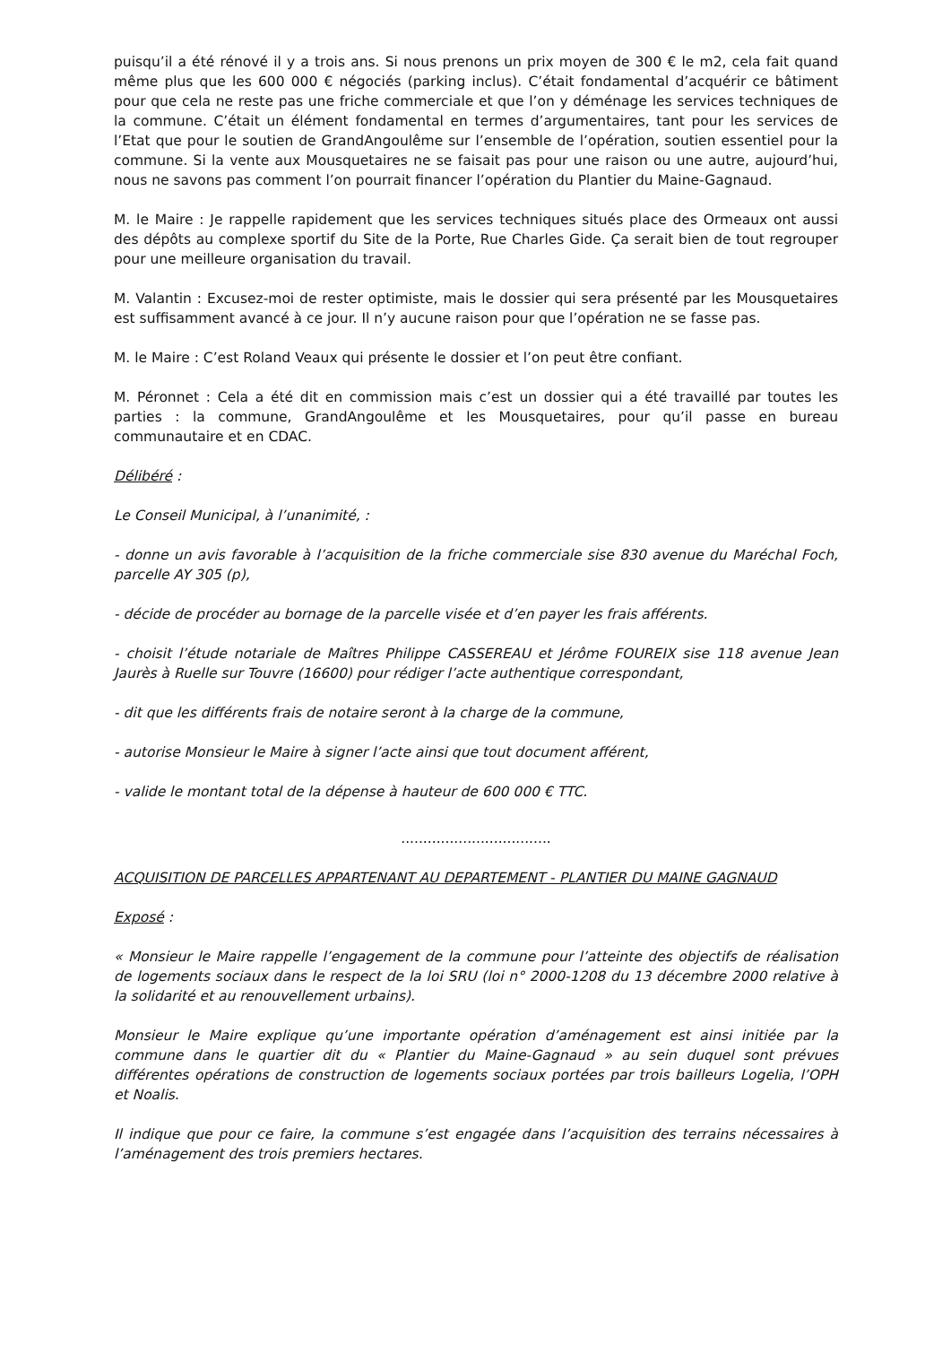puisqu’il a été rénové il y a trois ans. Si nous prenons un prix moyen de 300 € le m2, cela fait quand même plus que les 600 000 € négociés (parking inclus). C’était fondamental d’acquérir ce bâtiment pour que cela ne reste pas une friche commerciale et que l’on y déménage les services techniques de la commune. C’était un élément fondamental en termes d’argumentaires, tant pour les services de l’Etat que pour le soutien de GrandAngoulême sur l’ensemble de l’opération, soutien essentiel pour la commune. Si la vente aux Mousquetaires ne se faisait pas pour une raison ou une autre, aujourd’hui, nous ne savons pas comment l’on pourrait financer l’opération du Plantier du Maine-Gagnaud.
M. le Maire : Je rappelle rapidement que les services techniques situés place des Ormeaux ont aussi des dépôts au complexe sportif du Site de la Porte, Rue Charles Gide. Ça serait bien de tout regrouper pour une meilleure organisation du travail.
M. Valantin : Excusez-moi de rester optimiste, mais le dossier qui sera présenté par les Mousquetaires est suffisamment avancé à ce jour. Il n’y aucune raison pour que l’opération ne se fasse pas.
M. le Maire : C’est Roland Veaux qui présente le dossier et l’on peut être confiant.
M. Péronnet : Cela a été dit en commission mais c’est un dossier qui a été travaillé par toutes les parties : la commune, GrandAngoulême et les Mousquetaires, pour qu’il passe en bureau communautaire et en CDAC.
Délibéré :
Le Conseil Municipal, à l’unanimité, :
- donne un avis favorable à l’acquisition de la friche commerciale sise 830 avenue du Maréchal Foch, parcelle AY 305 (p),
- décide de procéder au bornage de la parcelle visée et d’en payer les frais afférents.
- choisit l’étude notariale de Maîtres Philippe CASSEREAU et Jérôme FOUREIX sise 118 avenue Jean Jaurès à Ruelle sur Touvre (16600) pour rédiger l’acte authentique correspondant,
- dit que les différents frais de notaire seront à la charge de la commune,
- autorise Monsieur le Maire à signer l’acte ainsi que tout document afférent,
- valide le montant total de la dépense à hauteur de 600 000 € TTC.
..................................
ACQUISITION DE PARCELLES APPARTENANT AU DEPARTEMENT - PLANTIER DU MAINE GAGNAUD
Exposé :
« Monsieur le Maire rappelle l’engagement de la commune pour l’atteinte des objectifs de réalisation de logements sociaux dans le respect de la loi SRU (loi n° 2000-1208 du 13 décembre 2000 relative à la solidarité et au renouvellement urbains).
Monsieur le Maire explique qu’une importante opération d’aménagement est ainsi initiée par la commune dans le quartier dit du « Plantier du Maine-Gagnaud » au sein duquel sont prévues différentes opérations de construction de logements sociaux portées par trois bailleurs Logelia, l’OPH et Noalis.
Il indique que pour ce faire, la commune s’est engagée dans l’acquisition des terrains nécessaires à l’aménagement des trois premiers hectares.